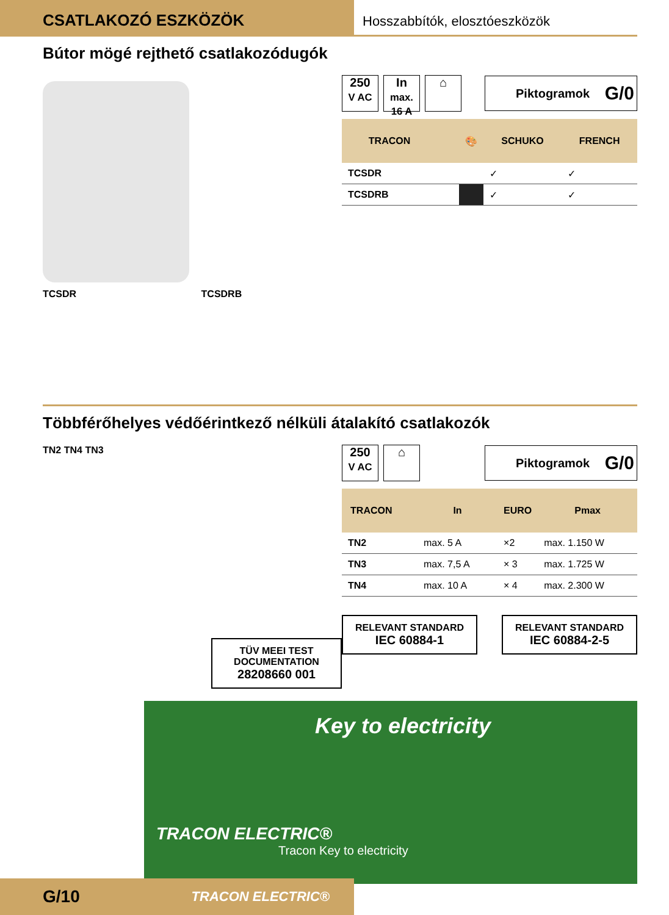CSATLAKOZÓ ESZKÖZÖK
Hosszabbítók, elosztóeszközök
Bútor mögé rejthető csatlakozódugók
TCSDR TCSDRB
250
V AC
In
max. 16 A
⌂ Piktogramok G/0
| TRACON | | 🎨 | SCHUKO | FRENCH |
| --- | --- | --- | --- | --- |
| TCSDR | | | ✓ | ✓ |
| TCSDRB | | | ✓ | ✓ |
Többférőhelyes védőérintkező nélküli átalakító csatlakozók
TN2 TN4 TN3
TÜV MEEI TEST DOCUMENTATION
28208660 001
250
V AC
⌂ Piktogramok G/0
| TRACON | | In | EURO | Pmax |
| --- | --- | --- | --- | --- |
| TN2 | | max. 5 A | ×2 | max. 1.150 W |
| TN3 | | max. 7,5 A | × 3 | max. 1.725 W |
| TN4 | | max. 10 A | × 4 | max. 2.300 W |
RELEVANT STANDARD
IEC 60884-1
RELEVANT STANDARD
IEC 60884-2-5
Key to electricity
TRACON ELECTRIC®
Tracon Key to electricity
G/10 TRACON ELECTRIC®